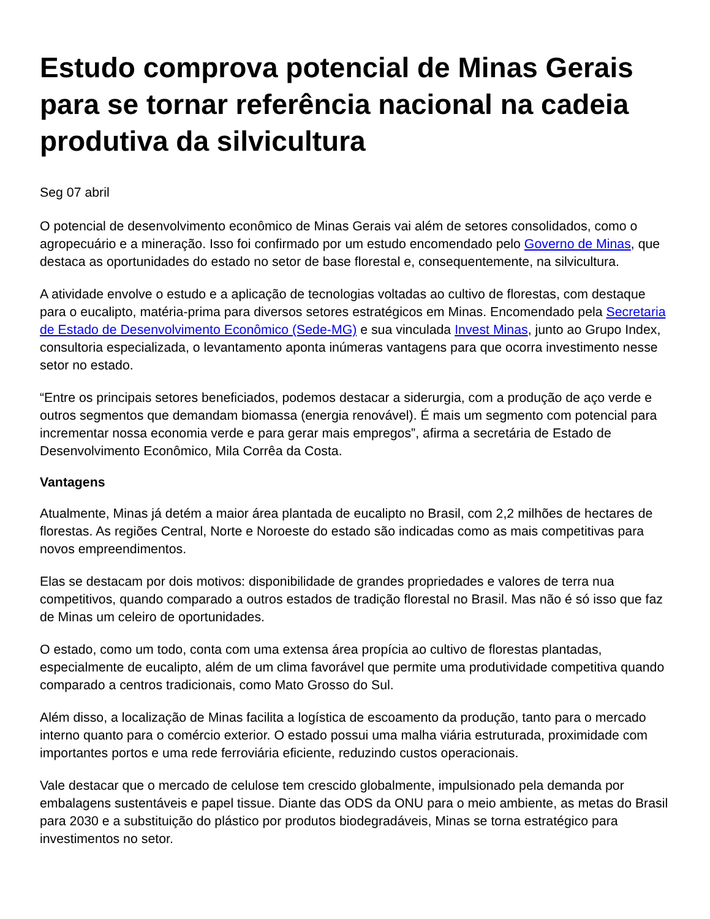Estudo comprova potencial de Minas Gerais para se tornar referência nacional na cadeia produtiva da silvicultura
Seg 07 abril
O potencial de desenvolvimento econômico de Minas Gerais vai além de setores consolidados, como o agropecuário e a mineração. Isso foi confirmado por um estudo encomendado pelo Governo de Minas, que destaca as oportunidades do estado no setor de base florestal e, consequentemente, na silvicultura.
A atividade envolve o estudo e a aplicação de tecnologias voltadas ao cultivo de florestas, com destaque para o eucalipto, matéria-prima para diversos setores estratégicos em Minas. Encomendado pela Secretaria de Estado de Desenvolvimento Econômico (Sede-MG) e sua vinculada Invest Minas, junto ao Grupo Index, consultoria especializada, o levantamento aponta inúmeras vantagens para que ocorra investimento nesse setor no estado.
“Entre os principais setores beneficiados, podemos destacar a siderurgia, com a produção de aço verde e outros segmentos que demandam biomassa (energia renovável). É mais um segmento com potencial para incrementar nossa economia verde e para gerar mais empregos”, afirma a secretária de Estado de Desenvolvimento Econômico, Mila Corrêa da Costa.
Vantagens
Atualmente, Minas já detém a maior área plantada de eucalipto no Brasil, com 2,2 milhões de hectares de florestas. As regiões Central, Norte e Noroeste do estado são indicadas como as mais competitivas para novos empreendimentos.
Elas se destacam por dois motivos: disponibilidade de grandes propriedades e valores de terra nua competitivos, quando comparado a outros estados de tradição florestal no Brasil. Mas não é só isso que faz de Minas um celeiro de oportunidades.
O estado, como um todo, conta com uma extensa área propícia ao cultivo de florestas plantadas, especialmente de eucalipto, além de um clima favorável que permite uma produtividade competitiva quando comparado a centros tradicionais, como Mato Grosso do Sul.
Além disso, a localização de Minas facilita a logística de escoamento da produção, tanto para o mercado interno quanto para o comércio exterior. O estado possui uma malha viária estruturada, proximidade com importantes portos e uma rede ferroviária eficiente, reduzindo custos operacionais.
Vale destacar que o mercado de celulose tem crescido globalmente, impulsionado pela demanda por embalagens sustentáveis e papel tissue. Diante das ODS da ONU para o meio ambiente, as metas do Brasil para 2030 e a substituição do plástico por produtos biodegradáveis, Minas se torna estratégico para investimentos no setor.